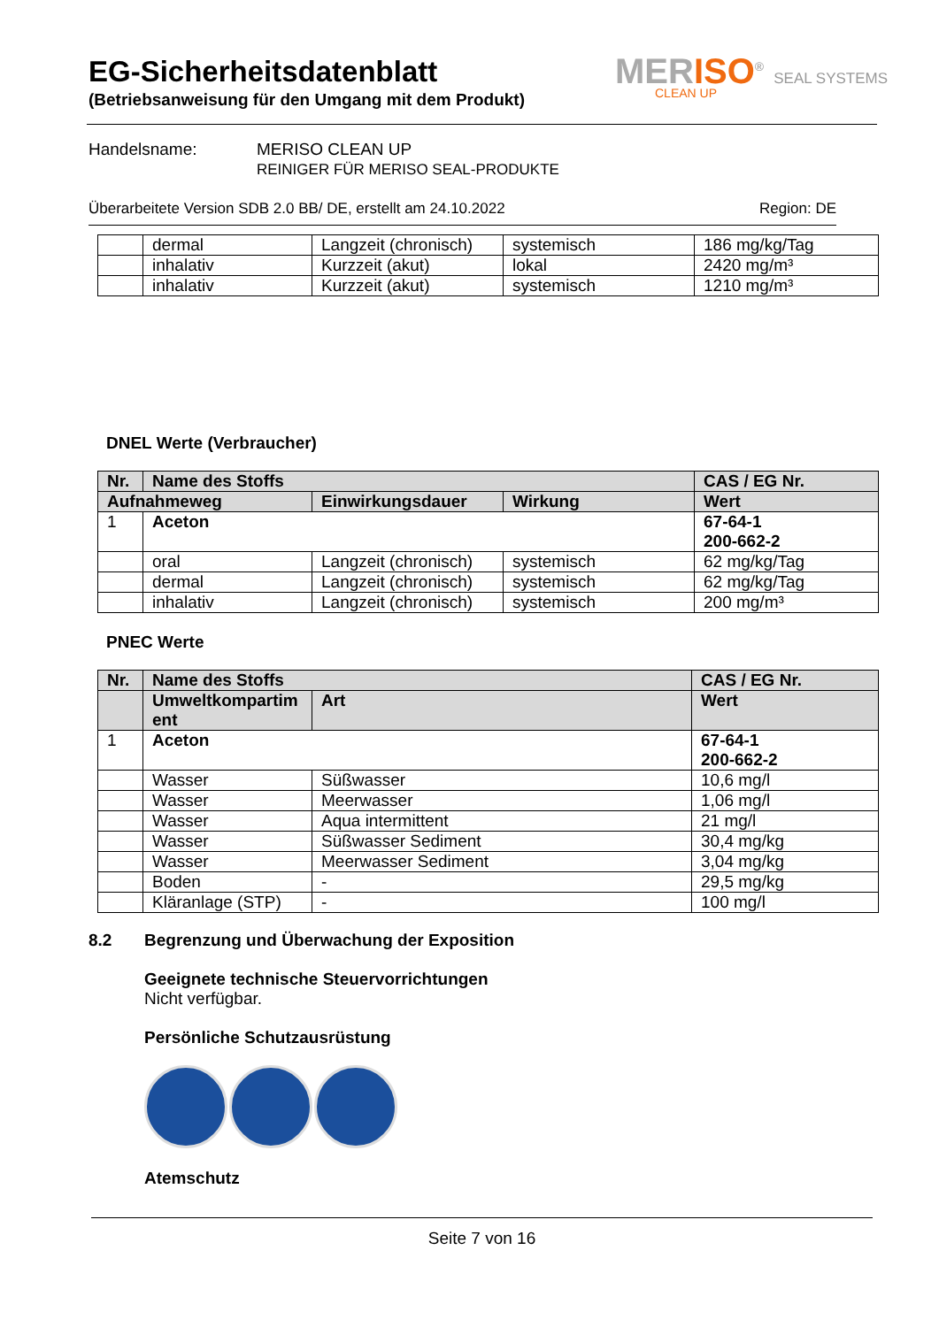EG-Sicherheitsdatenblatt
(Betriebsanweisung für den Umgang mit dem Produkt)
MERISO<sup>®</sup> SEAL SYSTEMS
CLEAN UP
Handelsname: MERISO CLEAN UP
REINIGER FÜR MERISO SEAL-PRODUKTE
Überarbeitete Version SDB 2.0 BB/ DE, erstellt am 24.10.2022 Region: DE
| | dermal | Langzeit (chronisch) | systemisch | 186 mg/kg/Tag |
| | inhalativ | Kurzzeit (akut) | lokal | 2420 mg/m³ |
| | inhalativ | Kurzzeit (akut) | systemisch | 1210 mg/m³ |
DNEL Werte (Verbraucher)
| Nr. | Name des Stoffs | | | CAS / EG Nr. |
| --- | --- | --- | --- | --- |
| Aufnahmeweg | | Einwirkungsdauer | Wirkung | Wert |
| 1 | Aceton | | | 67-64-1 200-662-2 |
| | oral | Langzeit (chronisch) | systemisch | 62 mg/kg/Tag |
| | dermal | Langzeit (chronisch) | systemisch | 62 mg/kg/Tag |
| | inhalativ | Langzeit (chronisch) | systemisch | 200 mg/m³ |
PNEC Werte
| Nr. | Name des Stoffs | | CAS / EG Nr. |
| --- | --- | --- | --- |
| | Umweltkompartim ent | Art | Wert |
| 1 | Aceton | | 67-64-1 200-662-2 |
| | Wasser | Süßwasser | 10,6 mg/l |
| | Wasser | Meerwasser | 1,06 mg/l |
| | Wasser | Aqua intermittent | 21 mg/l |
| | Wasser | Süßwasser Sediment | 30,4 mg/kg |
| | Wasser | Meerwasser Sediment | 3,04 mg/kg |
| | Boden | - | 29,5 mg/kg |
| | Kläranlage (STP) | - | 100 mg/l |
8.2 Begrenzung und Überwachung der Exposition
Geeignete technische Steuervorrichtungen
Nicht verfügbar.
Persönliche Schutzausrüstung
Atemschutz
Seite 7 von 16